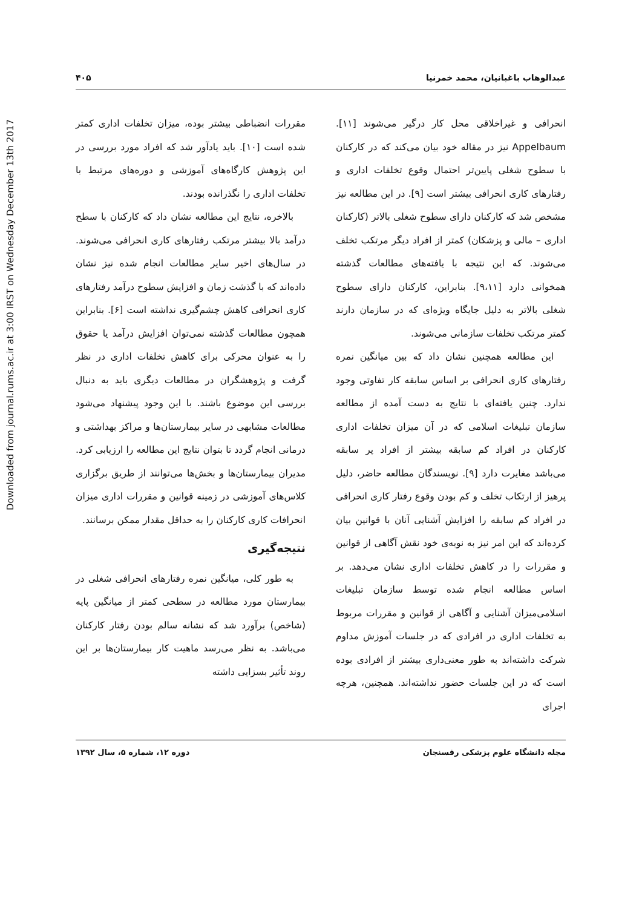Downloaded from journal.rums.ac.ir at 3:00 IRST on Wednesday December 13th 2017
عبدالوهاب باغبانیان، محمد خمرنیا ۴۰۵
انحرافی و غیراخلاقی محل کار درگیر می‌شوند [۱۱]. Appelbaum نیز در مقاله خود بیان می‌کند که در کارکنان با سطوح شغلی پایین‌تر احتمال وقوع تخلفات اداری و رفتارهای کاری انحرافی بیشتر است [۹]. در این مطالعه نیز مشخص شد که کارکنان دارای سطوح شغلی بالاتر (کارکنان اداری – مالی و پزشکان) کمتر از افراد دیگر مرتکب تخلف می‌شوند. که این نتیجه با یافته‌های مطالعات گذشته همخوانی دارد [۹،۱۱]. بنابراین، کارکنان دارای سطوح شغلی بالاتر به دلیل جایگاه ویژه‌ای که در سازمان دارند کمتر مرتکب تخلفات سازمانی می‌شوند.
این مطالعه همچنین نشان داد که بین میانگین نمره رفتارهای کاری انحرافی بر اساس سابقه کار تفاوتی وجود ندارد. چنین یافته‌ای با نتایج به دست آمده از مطالعه سازمان تبلیغات اسلامی که در آن میزان تخلفات اداری کارکنان در افراد کم سابقه بیشتر از افراد پر سابقه می‌باشد مغایرت دارد [۹]. نویسندگان مطالعه حاضر، دلیل پرهیز از ارتکاب تخلف و کم بودن وقوع رفتار کاری انحرافی در افراد کم سابقه را افزایش آشنایی آنان با قوانین بیان کرده‌اند که این امر نیز به نوبه‌ی خود نقش آگاهی از قوانین و مقررات را در کاهش تخلفات اداری نشان می‌دهد. بر اساس مطالعه انجام شده توسط سازمان تبلیغات اسلامی‌میزان آشنایی و آگاهی از قوانین و مقررات مربوط به تخلفات اداری در افرادی که در جلسات آموزش مداوم شرکت داشته‌اند به طور معنی‌داری بیشتر از افرادی بوده است که در این جلسات حضور نداشته‌اند. همچنین، هرچه اجرای
مقررات انضباطی بیشتر بوده، میزان تخلفات اداری کمتر شده است [۱۰]. باید یادآور شد که افراد مورد بررسی در این پژوهش کارگاه‌های آموزشی و دوره‌های مرتبط با تخلفات اداری را نگذرانده بودند.
بالاخره، نتایج این مطالعه نشان داد که کارکنان با سطح درآمد بالا بیشتر مرتکب رفتارهای کاری انحرافی می‌شوند. در سال‌های اخیر سایر مطالعات انجام شده نیز نشان داده‌اند که با گذشت زمان و افزایش سطوح درآمد رفتارهای کاری انحرافی کاهش چشم‌گیری نداشته است [۶]. بنابراین همچون مطالعات گذشته نمی‌توان افزایش درآمد یا حقوق را به عنوان محرکی برای کاهش تخلفات اداری در نظر گرفت و پژوهشگران در مطالعات دیگری باید به دنبال بررسی این موضوع باشند. با این وجود پیشنهاد می‌شود مطالعات مشابهی در سایر بیمارستان‌ها و مراکز بهداشتی و درمانی انجام گردد تا بتوان نتایج این مطالعه را ارزیابی کرد. مدیران بیمارستان‌ها و بخش‌ها می‌توانند از طریق برگزاری کلاس‌های آموزشی در زمینه قوانین و مقررات اداری میزان انحرافات کاری کارکنان را به حداقل مقدار ممکن برسانند.
نتیجه‌گیری
به طور کلی، میانگین نمره رفتارهای انحرافی شغلی در بیمارستان مورد مطالعه در سطحی کمتر از میانگین پایه (شاخص) برآورد شد که نشانه سالم بودن رفتار کارکنان می‌باشد. به نظر می‌رسد ماهیت کار بیمارستان‌ها بر این روند تأثیر بسزایی داشته
مجله دانشگاه علوم پزشکی رفسنجان دوره ۱۲، شماره ۵، سال ۱۳۹۲